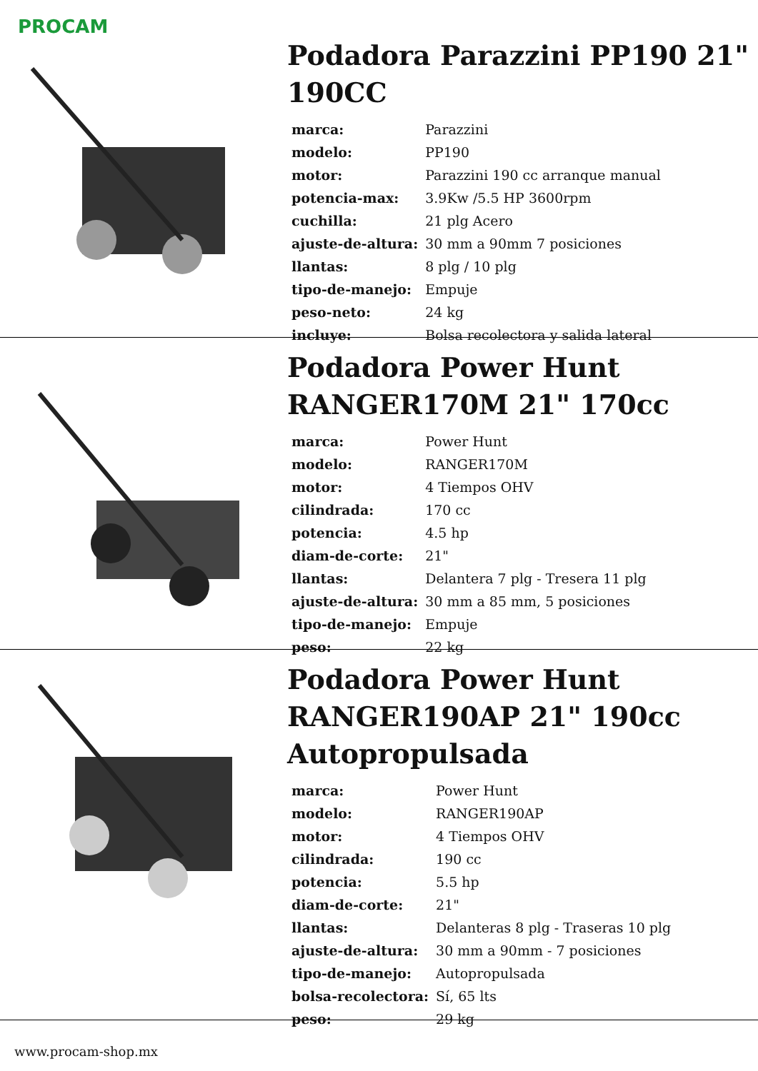PROCAM
Podadora Parazzini PP190 21" 190CC
| marca: | Parazzini |
| modelo: | PP190 |
| motor: | Parazzini 190 cc arranque manual |
| potencia-max: | 3.9Kw /5.5 HP 3600rpm |
| cuchilla: | 21 plg Acero |
| ajuste-de-altura: | 30 mm a 90mm 7 posiciones |
| llantas: | 8 plg / 10 plg |
| tipo-de-manejo: | Empuje |
| peso-neto: | 24 kg |
| incluye: | Bolsa recolectora y salida lateral |
Podadora Power Hunt RANGER170M 21" 170cc
| marca: | Power Hunt |
| modelo: | RANGER170M |
| motor: | 4 Tiempos OHV |
| cilindrada: | 170 cc |
| potencia: | 4.5 hp |
| diam-de-corte: | 21" |
| llantas: | Delantera 7 plg - Tresera 11 plg |
| ajuste-de-altura: | 30 mm a 85 mm, 5 posiciones |
| tipo-de-manejo: | Empuje |
| peso: | 22 kg |
Podadora Power Hunt RANGER190AP 21" 190cc Autopropulsada
| marca: | Power Hunt |
| modelo: | RANGER190AP |
| motor: | 4 Tiempos OHV |
| cilindrada: | 190 cc |
| potencia: | 5.5 hp |
| diam-de-corte: | 21" |
| llantas: | Delanteras 8 plg - Traseras 10 plg |
| ajuste-de-altura: | 30 mm a 90mm - 7 posiciones |
| tipo-de-manejo: | Autopropulsada |
| bolsa-recolectora: | Sí, 65 lts |
| peso: | 29 kg |
www.procam-shop.mx